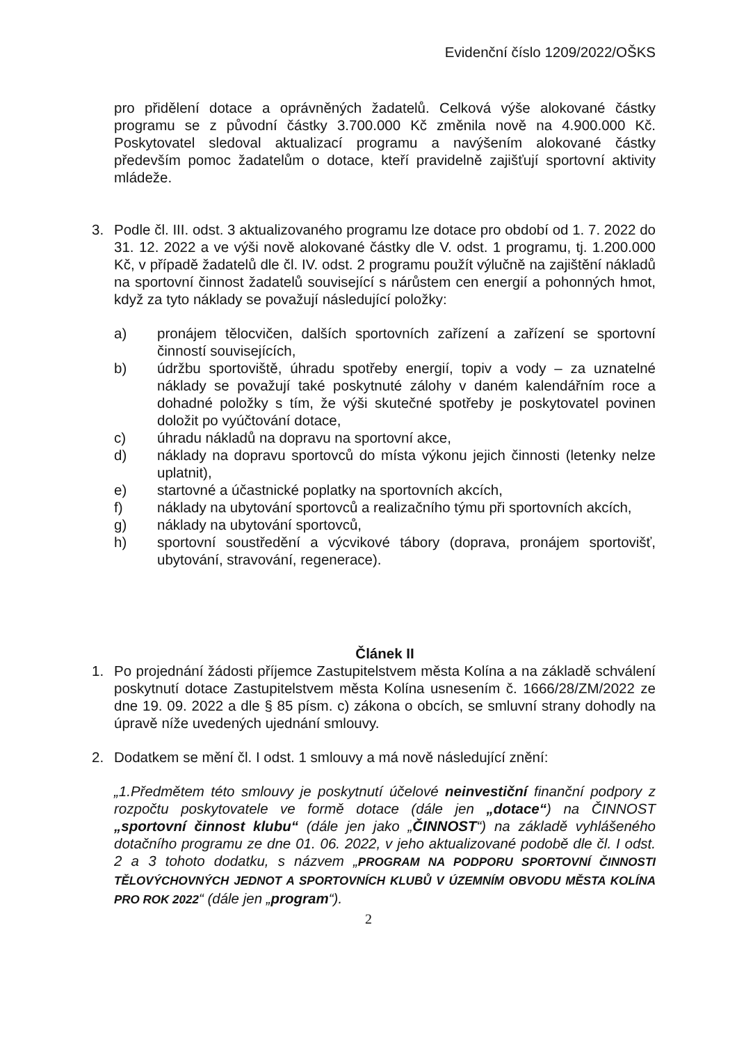Evidenční číslo 1209/2022/OŠKS
pro přidělení dotace a oprávněných žadatelů. Celková výše alokované částky programu se z původní částky 3.700.000 Kč změnila nově na 4.900.000 Kč. Poskytovatel sledoval aktualizací programu a navýšením alokované částky především pomoc žadatelům o dotace, kteří pravidelně zajišťují sportovní aktivity mládeže.
3. Podle čl. III. odst. 3 aktualizovaného programu lze dotace pro období od 1. 7. 2022 do 31. 12. 2022 a ve výši nově alokované částky dle V. odst. 1 programu, tj. 1.200.000 Kč, v případě žadatelů dle čl. IV. odst. 2 programu použít výlučně na zajištění nákladů na sportovní činnost žadatelů související s nárůstem cen energií a pohonných hmot, když za tyto náklady se považují následující položky:
a) pronájem tělocvičen, dalších sportovních zařízení a zařízení se sportovní činností souvisejících,
b) údržbu sportoviště, úhradu spotřeby energií, topiv a vody – za uznatelné náklady se považují také poskytnuté zálohy v daném kalendářním roce a dohadné položky s tím, že výši skutečné spotřeby je poskytovatel povinen doložit po vyúčtování dotace,
c) úhradu nákladů na dopravu na sportovní akce,
d) náklady na dopravu sportovců do místa výkonu jejich činnosti (letenky nelze uplatnit),
e) startovné a účastnické poplatky na sportovních akcích,
f) náklady na ubytování sportovců a realizačního týmu při sportovních akcích,
g) náklady na ubytování sportovců,
h) sportovní soustředění a výcvikové tábory (doprava, pronájem sportovišť, ubytování, stravování, regenerace).
Článek II
1. Po projednání žádosti příjemce Zastupitelstvem města Kolína a na základě schválení poskytnutí dotace Zastupitelstvem města Kolína usnesením č. 1666/28/ZM/2022 ze dne 19. 09. 2022 a dle § 85 písm. c) zákona o obcích, se smluvní strany dohodly na úpravě níže uvedených ujednání smlouvy.
2. Dodatkem se mění čl. I odst. 1 smlouvy a má nově následující znění:
„1.Předmětem této smlouvy je poskytnutí účelové neinvestiční finanční podpory z rozpočtu poskytovatele ve formě dotace (dále jen „dotace“) na ČINNOST „sportovní činnost klubu“ (dále jen jako „ČINNOST“) na základě vyhlášeného dotačního programu ze dne 01. 06. 2022, v jeho aktualizované podobě dle čl. I odst. 2 a 3 tohoto dodatku, s názvem „PROGRAM NA PODPORU SPORTOVNÍ ČINNOSTI TĚLOVÝCHOVNÝCH JEDNOT A SPORTOVNÍCH KLUBŮ V ÚZEMNÍM OBVODU MĚSTA KOLÍNA PRO ROK 2022“ (dále jen „program“).
2